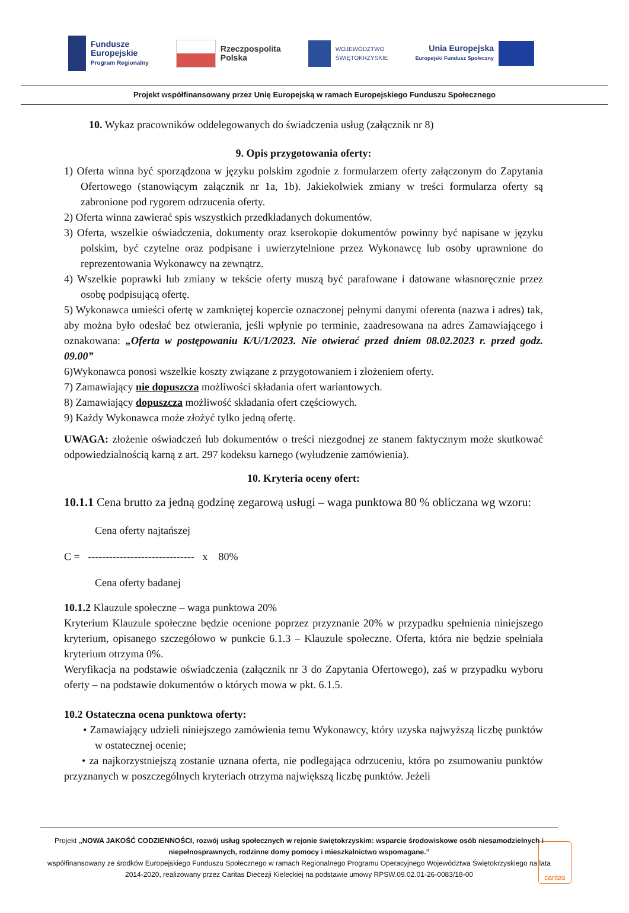Fundusze
Europejskie
Program Regionalny
Rzeczpospolita
Polska
WOJEWÓDZTWO
ŚWIĘTOKRZYSKIE
Unia Europejska
Europejski Fundusz Społeczny
Projekt współfinansowany przez Unię Europejską w ramach Europejskiego Funduszu Społecznego
10. Wykaz pracowników oddelegowanych do świadczenia usług (załącznik nr 8)
9. Opis przygotowania oferty:
1) Oferta winna być sporządzona w języku polskim zgodnie z formularzem oferty załączonym do Zapytania Ofertowego (stanowiącym załącznik nr 1a, 1b). Jakiekolwiek zmiany w treści formularza oferty są zabronione pod rygorem odrzucenia oferty.
2) Oferta winna zawierać spis wszystkich przedkładanych dokumentów.
3) Oferta, wszelkie oświadczenia, dokumenty oraz kserokopie dokumentów powinny być napisane w języku polskim, być czytelne oraz podpisane i uwierzytelnione przez Wykonawcę lub osoby uprawnione do reprezentowania Wykonawcy na zewnątrz.
4) Wszelkie poprawki lub zmiany w tekście oferty muszą być parafowane i datowane własnoręcznie przez osobę podpisującą ofertę.
5) Wykonawca umieści ofertę w zamkniętej kopercie oznaczonej pełnymi danymi oferenta (nazwa i adres) tak, aby można było odesłać bez otwierania, jeśli wpłynie po terminie, zaadresowana na adres Zamawiającego i oznakowana: „Oferta w postępowaniu K/U/1/2023. Nie otwierać przed dniem 08.02.2023 r. przed godz. 09.00”
6)Wykonawca ponosi wszelkie koszty związane z przygotowaniem i złożeniem oferty.
7) Zamawiający nie dopuszcza możliwości składania ofert wariantowych.
8) Zamawiający dopuszcza możliwość składania ofert częściowych.
9) Każdy Wykonawca może złożyć tylko jedną ofertę.
UWAGA: złożenie oświadczeń lub dokumentów o treści niezgodnej ze stanem faktycznym może skutkować odpowiedzialnością karną z art. 297 kodeksu karnego (wyłudzenie zamówienia).
10. Kryteria oceny ofert:
10.1.1 Cena brutto za jedną godzinę zegarową usługi – waga punktowa 80 % obliczana wg wzoru:
Cena oferty najtańszej
C = ------------------------------ x 80%
Cena oferty badanej
10.1.2 Klauzule społeczne – waga punktowa 20%
Kryterium Klauzule społeczne będzie ocenione poprzez przyznanie 20% w przypadku spełnienia niniejszego kryterium, opisanego szczegółowo w punkcie 6.1.3 – Klauzule społeczne. Oferta, która nie będzie spełniała kryterium otrzyma 0%.
Weryfikacja na podstawie oświadczenia (załącznik nr 3 do Zapytania Ofertowego), zaś w przypadku wyboru oferty – na podstawie dokumentów o których mowa w pkt. 6.1.5.
10.2 Ostateczna ocena punktowa oferty:
• Zamawiający udzieli niniejszego zamówienia temu Wykonawcy, który uzyska najwyższą liczbę punktów w ostatecznej ocenie;
• za najkorzystniejszą zostanie uznana oferta, nie podlegająca odrzuceniu, która po zsumowaniu punktów przyznanych w poszczególnych kryteriach otrzyma największą liczbę punktów. Jeżeli
Projekt „NOWA JAKOŚĆ CODZIENNOŚCI, rozwój usług społecznych w rejonie świętokrzyskim: wsparcie środowiskowe osób niesamodzielnych i niepełnosprawnych, rodzinne domy pomocy i mieszkalnictwo wspomagane.”
współfinansowany ze środków Europejskiego Funduszu Społecznego w ramach Regionalnego Programu Operacyjnego Województwa Świętokrzyskiego na lata 2014-2020, realizowany przez Caritas Diecezji Kieleckiej na podstawie umowy RPSW.09.02.01-26-0083/18-00
caritas